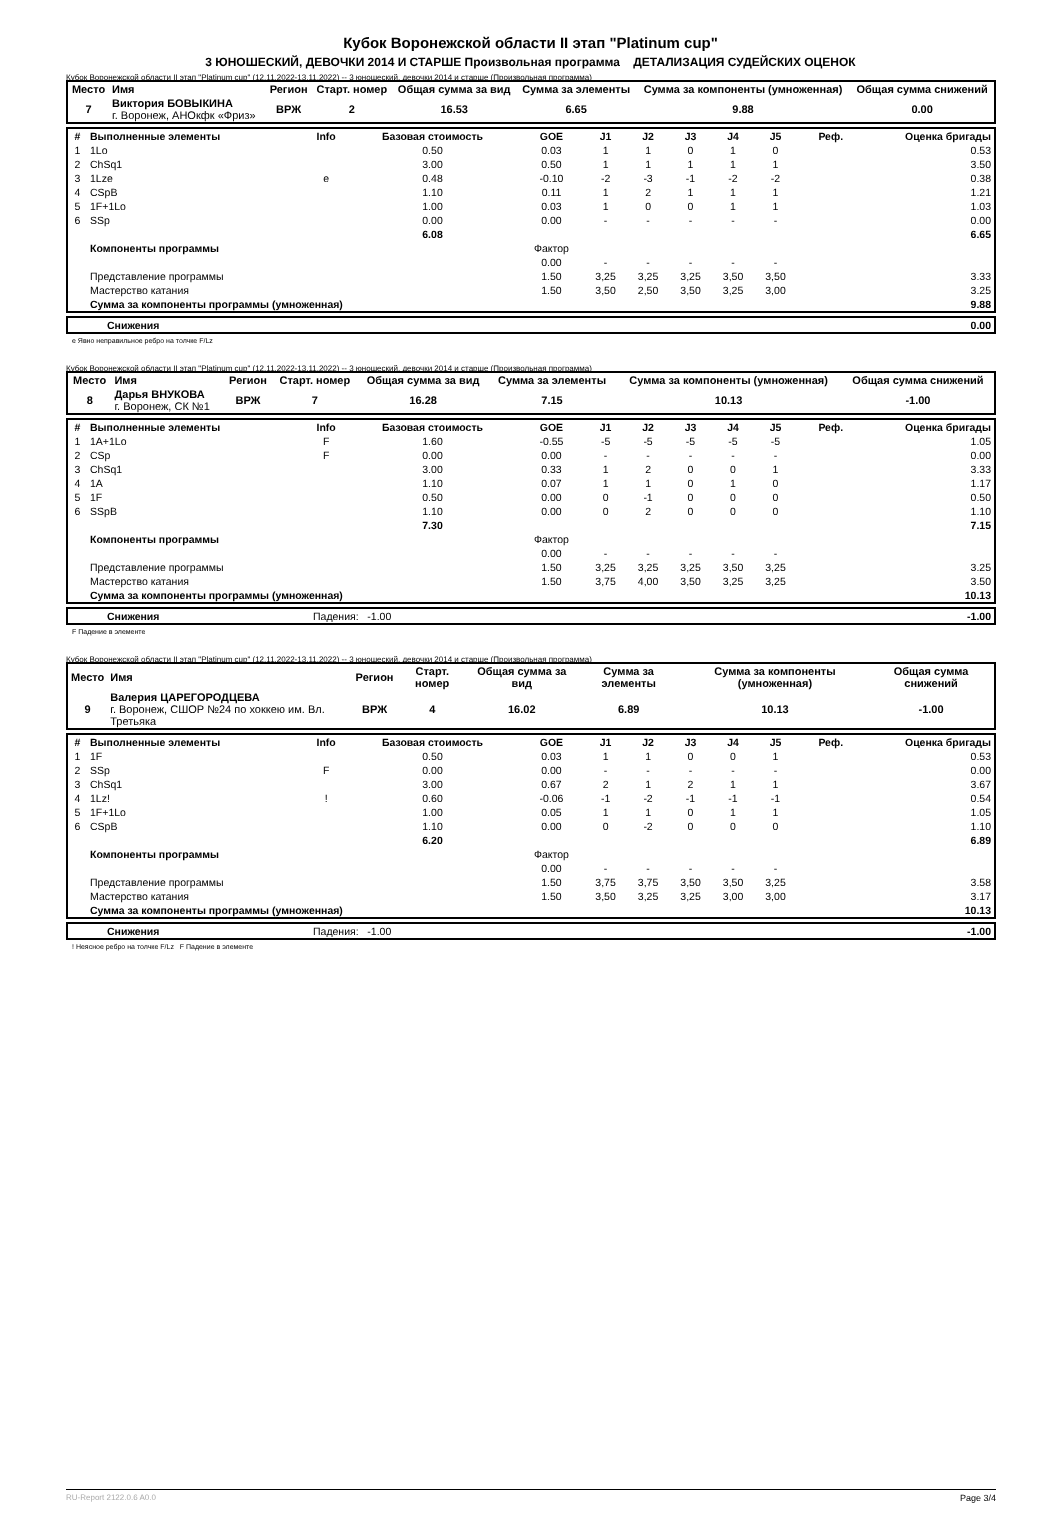Кубок Воронежской области II этап "Platinum cup"
3 ЮНОШЕСКИЙ, ДЕВОЧКИ 2014 И СТАРШЕ Произвольная программа ДЕТАЛИЗАЦИЯ СУДЕЙСКИХ ОЦЕНОК
Кубок Воронежской области II этап "Platinum cup" (12.11.2022-13.11.2022) -- 3 юношеский, девочки 2014 и старше (Произвольная программа)
| Место | Имя | Регион | Старт. номер | Общая сумма за вид | Сумма за элементы | Сумма за компоненты (умноженная) | Общая сумма снижений |
| --- | --- | --- | --- | --- | --- | --- | --- |
| 7 | Виктория БОВЫКИНА г. Воронеж, АНОкфк «Фриз» | ВРЖ | 2 | 16.53 | 6.65 | 9.88 | 0.00 |
| # | Выполненные элементы | Info | Базовая стоимость | GOE | J1 | J2 | J3 | J4 | J5 | Реф. | Оценка бригады |
| 1 | 1Lo | | 0.50 | 0.03 | 1 | 1 | 0 | 1 | 0 | | 0.53 |
| 2 | ChSq1 | | 3.00 | 0.50 | 1 | 1 | 1 | 1 | 1 | | 3.50 |
| 3 | 1Lze | e | 0.48 | -0.10 | -2 | -3 | -1 | -2 | -2 | | 0.38 |
| 4 | CSpB | | 1.10 | 0.11 | 1 | 2 | 1 | 1 | 1 | | 1.21 |
| 5 | 1F+1Lo | | 1.00 | 0.03 | 1 | 0 | 0 | 1 | 1 | | 1.03 |
| 6 | SSp | | 0.00 | 0.00 | - | - | - | - | - | | 0.00 |
| | | | 6.08 | | | | | | | | 6.65 |
| | Компоненты программы | | | Фактор | | | | | | | |
| | | | | 0.00 | - | - | - | - | - | | |
| | Представление программы | | | 1.50 | 3,25 | 3,25 | 3,25 | 3,50 | 3,50 | | 3.33 |
| | Мастерство катания | | | 1.50 | 3,50 | 2,50 | 3,50 | 3,25 | 3,00 | | 3.25 |
| | Сумма за компоненты программы (умноженная) | | | | | | | | | | 9.88 |
| | Снижения | 0.00 |
e Явно неправильное ребро на толчке F/Lz
Кубок Воронежской области II этап "Platinum cup" (12.11.2022-13.11.2022) -- 3 юношеский, девочки 2014 и старше (Произвольная программа)
| Место | Имя | Регион | Старт. номер | Общая сумма за вид | Сумма за элементы | Сумма за компоненты (умноженная) | Общая сумма снижений |
| --- | --- | --- | --- | --- | --- | --- | --- |
| 8 | Дарья ВНУКОВА г. Воронеж, СК №1 | ВРЖ | 7 | 16.28 | 7.15 | 10.13 | -1.00 |
| # | Выполненные элементы | Info | Базовая стоимость | GOE | J1 | J2 | J3 | J4 | J5 | Реф. | Оценка бригады |
| 1 | 1A+1Lo | F | 1.60 | -0.55 | -5 | -5 | -5 | -5 | -5 | | 1.05 |
| 2 | CSp | F | 0.00 | 0.00 | - | - | - | - | - | | 0.00 |
| 3 | ChSq1 | | 3.00 | 0.33 | 1 | 2 | 0 | 0 | 1 | | 3.33 |
| 4 | 1A | | 1.10 | 0.07 | 1 | 1 | 0 | 1 | 0 | | 1.17 |
| 5 | 1F | | 0.50 | 0.00 | 0 | -1 | 0 | 0 | 0 | | 0.50 |
| 6 | SSpB | | 1.10 | 0.00 | 0 | 2 | 0 | 0 | 0 | | 1.10 |
| | | | 7.30 | | | | | | | | 7.15 |
| | Компоненты программы | | | Фактор | | | | | | | |
| | | | | 0.00 | - | - | - | - | - | | |
| | Представление программы | | | 1.50 | 3,25 | 3,25 | 3,25 | 3,50 | 3,25 | | 3.25 |
| | Мастерство катания | | | 1.50 | 3,75 | 4,00 | 3,50 | 3,25 | 3,25 | | 3.50 |
| | Сумма за компоненты программы (умноженная) | | | | | | | | | | 10.13 |
| | Снижения | Падения: -1.00 | -1.00 |
F Падение в элементе
Кубок Воронежской области II этап "Platinum cup" (12.11.2022-13.11.2022) -- 3 юношеский, девочки 2014 и старше (Произвольная программа)
| Место | Имя | Регион | Старт. номер | Общая сумма за вид | Сумма за элементы | Сумма за компоненты (умноженная) | Общая сумма снижений |
| --- | --- | --- | --- | --- | --- | --- | --- |
| 9 | Валерия ЦАРЕГОРОДЦЕВА г. Воронеж, СШОР №24 по хоккею им. Вл. Третьяка | ВРЖ | 4 | 16.02 | 6.89 | 10.13 | -1.00 |
| # | Выполненные элементы | Info | Базовая стоимость | GOE | J1 | J2 | J3 | J4 | J5 | Реф. | Оценка бригады |
| 1 | 1F | | 0.50 | 0.03 | 1 | 1 | 0 | 0 | 1 | | 0.53 |
| 2 | SSp | F | 0.00 | 0.00 | - | - | - | - | - | | 0.00 |
| 3 | ChSq1 | | 3.00 | 0.67 | 2 | 1 | 2 | 1 | 1 | | 3.67 |
| 4 | 1Lz! | ! | 0.60 | -0.06 | -1 | -2 | -1 | -1 | -1 | | 0.54 |
| 5 | 1F+1Lo | | 1.00 | 0.05 | 1 | 1 | 0 | 1 | 1 | | 1.05 |
| 6 | CSpB | | 1.10 | 0.00 | 0 | -2 | 0 | 0 | 0 | | 1.10 |
| | | | 6.20 | | | | | | | | 6.89 |
| | Компоненты программы | | | Фактор | | | | | | | |
| | | | | 0.00 | - | - | - | - | - | | |
| | Представление программы | | | 1.50 | 3,75 | 3,75 | 3,50 | 3,50 | 3,25 | | 3.58 |
| | Мастерство катания | | | 1.50 | 3,50 | 3,25 | 3,25 | 3,00 | 3,00 | | 3.17 |
| | Сумма за компоненты программы (умноженная) | | | | | | | | | | 10.13 |
| | Снижения | Падения: -1.00 | -1.00 |
! Неясное ребро на толчке F/Lz F Падение в элементе
RU-Report 2122.0.6 A0.0 Page 3/4